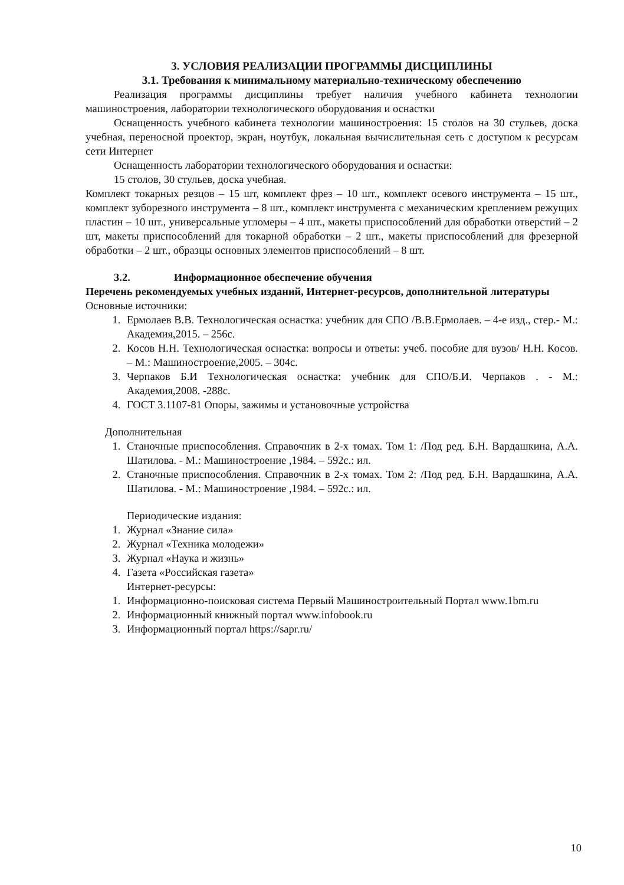3. УСЛОВИЯ РЕАЛИЗАЦИИ ПРОГРАММЫ ДИСЦИПЛИНЫ
3.1. Требования к минимальному материально-техническому обеспечению
Реализация программы дисциплины требует наличия учебного кабинета технологии машиностроения, лаборатории технологического оборудования и оснастки
Оснащенность учебного кабинета технологии машиностроения: 15 столов на 30 стульев, доска учебная, переносной проектор, экран, ноутбук, локальная вычислительная сеть с доступом к ресурсам сети Интернет
Оснащенность лаборатории технологического оборудования и оснастки:
15 столов, 30 стульев, доска учебная.
Комплект токарных резцов – 15 шт, комплект фрез – 10 шт., комплект осевого инструмента – 15 шт., комплект зуборезного инструмента – 8 шт., комплект инструмента с механическим креплением режущих пластин – 10 шт., универсальные угломеры – 4 шт., макеты приспособлений для обработки отверстий – 2 шт, макеты приспособлений для токарной обработки – 2 шт., макеты приспособлений для фрезерной обработки – 2 шт., образцы основных элементов приспособлений – 8 шт.
3.2. Информационное обеспечение обучения
Перечень рекомендуемых учебных изданий, Интернет-ресурсов, дополнительной литературы
Основные источники:
1. Ермолаев В.В. Технологическая оснастка: учебник для СПО /В.В.Ермолаев. – 4-е изд., стер.- М.: Академия,2015. – 256с.
2. Косов Н.Н. Технологическая оснастка: вопросы и ответы: учеб. пособие для вузов/ Н.Н. Косов. – М.: Машиностроение,2005. – 304с.
3. Черпаков Б.И Технологическая оснастка: учебник для СПО/Б.И. Черпаков . - М.: Академия,2008. -288с.
4. ГОСТ 3.1107-81 Опоры, зажимы и установочные устройства
Дополнительная
1. Станочные приспособления. Справочник в 2-х томах. Том 1: /Под ред. Б.Н. Вардашкина, А.А. Шатилова. - М.: Машиностроение ,1984. – 592с.: ил.
2. Станочные приспособления. Справочник в 2-х томах. Том 2: /Под ред. Б.Н. Вардашкина, А.А. Шатилова. - М.: Машиностроение ,1984. – 592с.: ил.
Периодические издания:
1. Журнал «Знание сила»
2. Журнал «Техника молодежи»
3. Журнал «Наука и жизнь»
4. Газета «Российская газета»
Интернет-ресурсы:
1. Информационно-поисковая система Первый Машиностроительный Портал www.1bm.ru
2. Информационный книжный портал www.infobook.ru
3. Информационный портал https://sapr.ru/
10